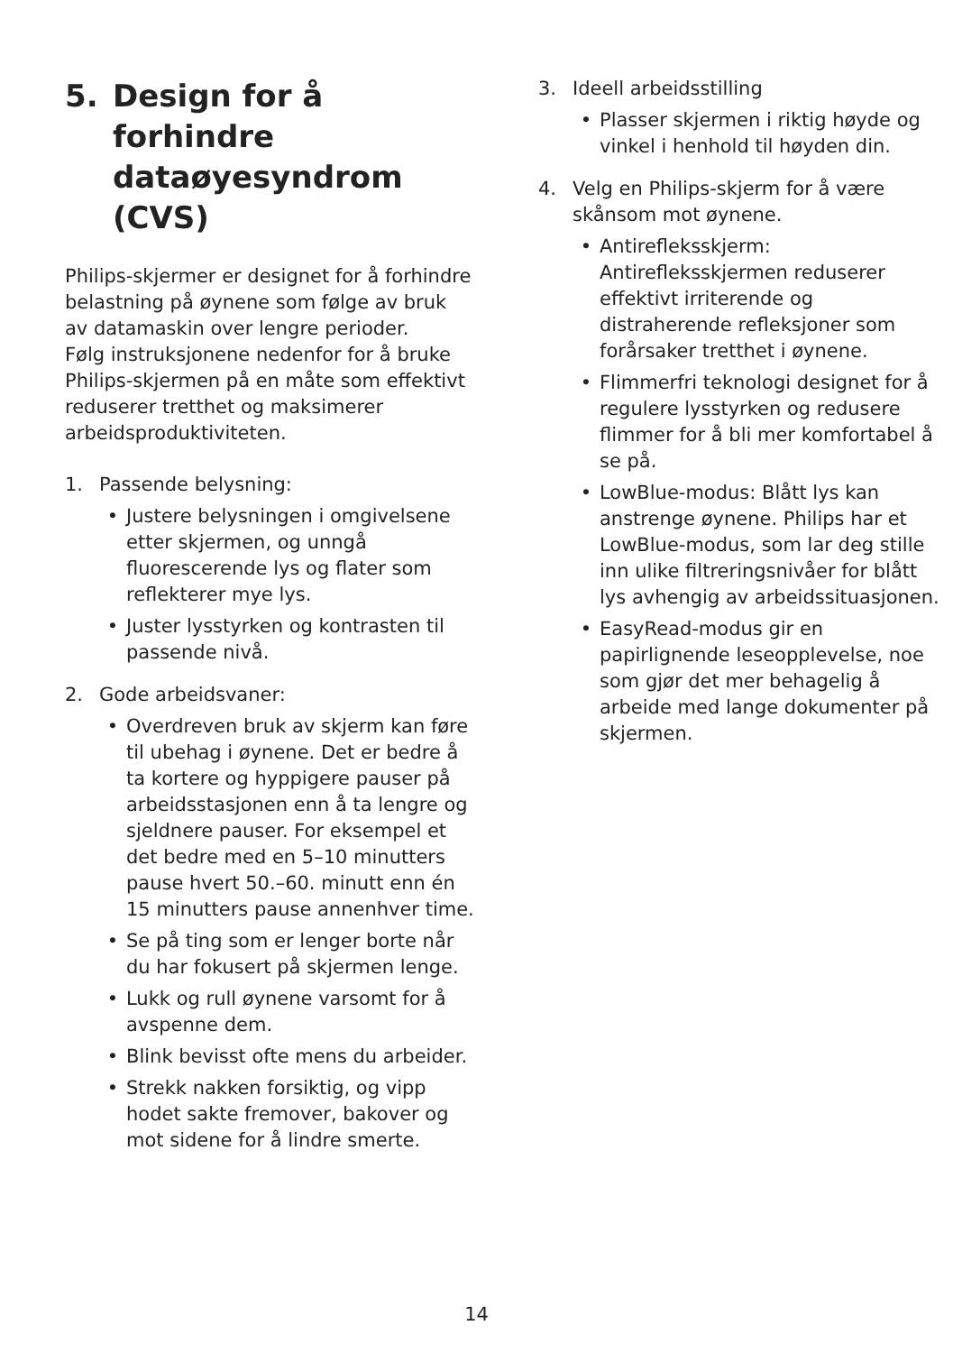5. Design for å forhindre dataøyesyndrom (CVS)
Philips-skjermer er designet for å forhindre belastning på øynene som følge av bruk av datamaskin over lengre perioder.
Følg instruksjonene nedenfor for å bruke Philips-skjermen på en måte som effektivt reduserer tretthet og maksimerer arbeidsproduktiviteten.
1. Passende belysning:
• Justere belysningen i omgivelsene etter skjermen, og unngå fluorescerende lys og flater som reflekterer mye lys.
• Juster lysstyrken og kontrasten til passende nivå.
2. Gode arbeidsvaner:
• Overdreven bruk av skjerm kan føre til ubehag i øynene. Det er bedre å ta kortere og hyppigere pauser på arbeidsstasjonen enn å ta lengre og sjeldnere pauser. For eksempel et det bedre med en 5–10 minutters pause hvert 50.–60. minutt enn én 15 minutters pause annenhver time.
• Se på ting som er lenger borte når du har fokusert på skjermen lenge.
• Lukk og rull øynene varsomt for å avspenne dem.
• Blink bevisst ofte mens du arbeider.
• Strekk nakken forsiktig, og vipp hodet sakte fremover, bakover og mot sidene for å lindre smerte.
3. Ideell arbeidsstilling
• Plasser skjermen i riktig høyde og vinkel i henhold til høyden din.
4. Velg en Philips-skjerm for å være skånsom mot øynene.
• Antirefleksskjerm: Antirefleksskjermen reduserer effektivt irriterende og distraherende refleksjoner som forårsaker tretthet i øynene.
• Flimmerfri teknologi designet for å regulere lysstyrken og redusere flimmer for å bli mer komfortabel å se på.
• LowBlue-modus: Blått lys kan anstrenge øynene. Philips har et LowBlue-modus, som lar deg stille inn ulike filtreringsnivåer for blått lys avhengig av arbeidssituasjonen.
• EasyRead-modus gir en papirlignende leseopplevelse, noe som gjør det mer behagelig å arbeide med lange dokumenter på skjermen.
14